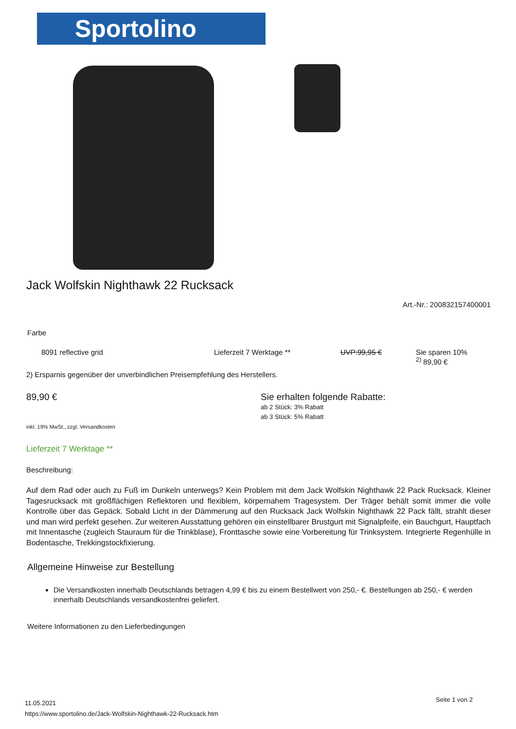Sportolino
Jack Wolfskin Nighthawk 22 Rucksack
Art.-Nr.: 200832157400001
Farbe
8091 reflective grid Lieferzeit 7 Werktage ** UVP:99,95 € Sie sparen 10%
<sup>2)</sup> 89,90 €
2) Ersparnis gegenüber der unverbindlichen Preisempfehlung des Herstellers.
89,90 €
Sie erhalten folgende Rabatte:
ab 2 Stück: 3% Rabatt
ab 3 Stück: 5% Rabatt
inkl. 19% MwSt., zzgl. Versandkosten
Lieferzeit 7 Werktage **
Beschreibung:
Auf dem Rad oder auch zu Fuß im Dunkeln unterwegs? Kein Problem mit dem Jack Wolfskin Nighthawk 22 Pack Rucksack. Kleiner Tagesrucksack mit großflächigen Reflektoren und flexiblem, körpernahem Tragesystem. Der Träger behält somit immer die volle Kontrolle über das Gepäck. Sobald Licht in der Dämmerung auf den Rucksack Jack Wolfskin Nighthawk 22 Pack fällt, strahlt dieser und man wird perfekt gesehen. Zur weiteren Ausstattung gehören ein einstellbarer Brustgurt mit Signalpfeife, ein Bauchgurt, Hauptfach mit Innentasche (zugleich Stauraum für die Trinkblase), Fronttasche sowie eine Vorbereitung für Trinksystem. Integrierte Regenhülle in Bodentasche, Trekkingstockfixierung.
Allgemeine Hinweise zur Bestellung
Die Versandkosten innerhalb Deutschlands betragen 4,99 € bis zu einem Bestellwert von 250,- €. Bestellungen ab 250,- € werden innerhalb Deutschlands versandkostenfrei geliefert.
Weitere Informationen zu den Lieferbedingungen
11.05.2021
https://www.sportolino.de/Jack-Wolfskin-Nighthawk-22-Rucksack.htm
Seite 1 von 2